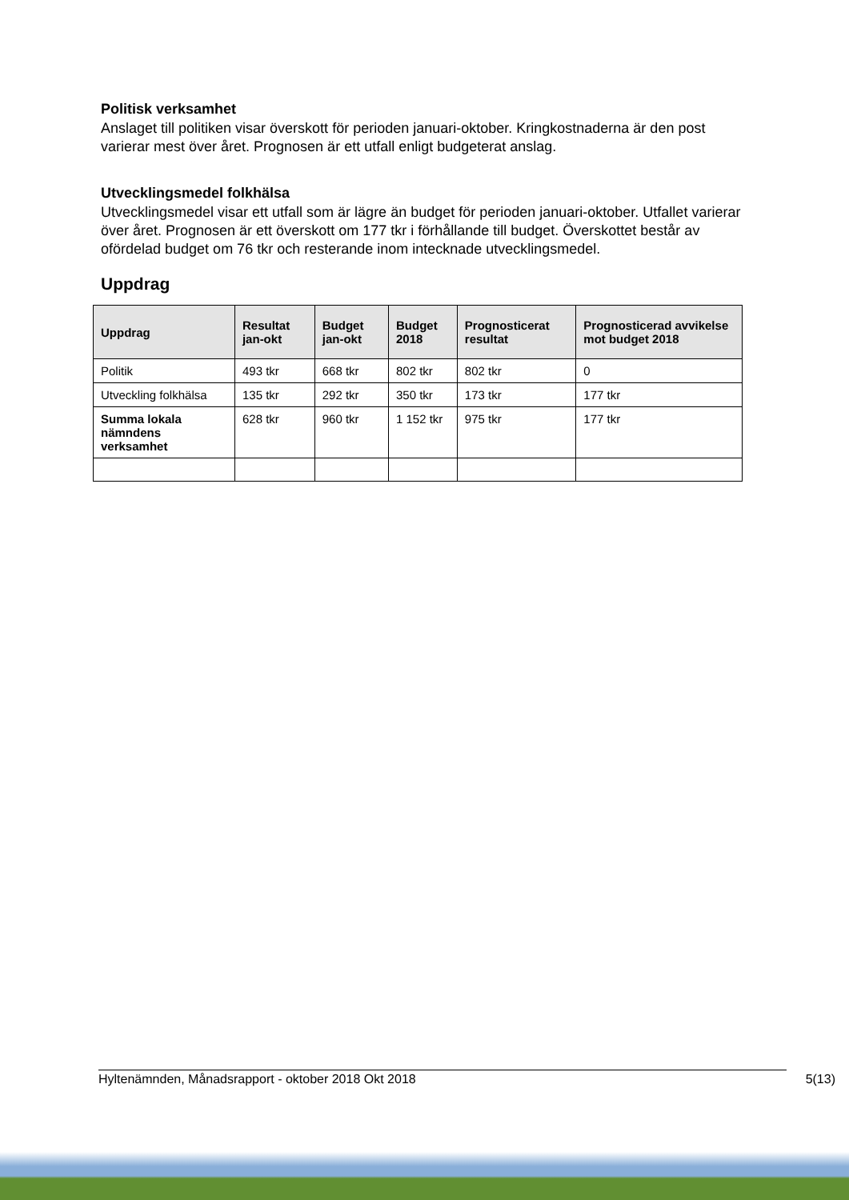Politisk verksamhet
Anslaget till politiken visar överskott för perioden januari-oktober. Kringkostnaderna är den post varierar mest över året. Prognosen är ett utfall enligt budgeterat anslag.
Utvecklingsmedel folkhälsa
Utvecklingsmedel visar ett utfall som är lägre än budget för perioden januari-oktober. Utfallet varierar över året. Prognosen är ett överskott om 177 tkr i förhållande till budget. Överskottet består av ofördelad budget om 76 tkr och resterande inom intecknade utvecklingsmedel.
Uppdrag
| Uppdrag | Resultat jan-okt | Budget jan-okt | Budget 2018 | Prognosticerat resultat | Prognosticerad avvikelse mot budget 2018 |
| --- | --- | --- | --- | --- | --- |
| Politik | 493 tkr | 668 tkr | 802 tkr | 802 tkr | 0 |
| Utveckling folkhälsa | 135 tkr | 292 tkr | 350 tkr | 173 tkr | 177 tkr |
| Summa lokala nämndens verksamhet | 628 tkr | 960 tkr | 1 152 tkr | 975 tkr | 177 tkr |
Hyltenämnden, Månadsrapport - oktober 2018 Okt 2018 5(13)